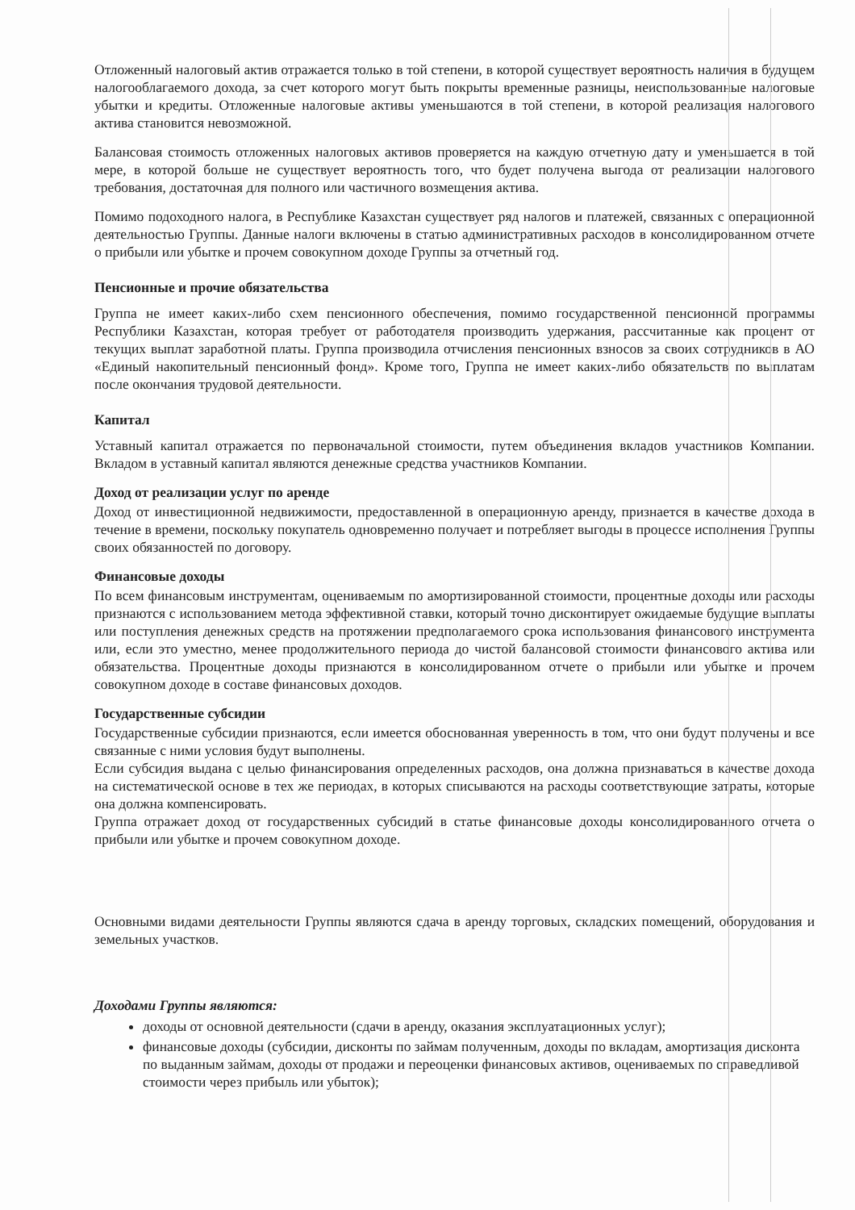Отложенный налоговый актив отражается только в той степени, в которой существует вероятность наличия в будущем налогооблагаемого дохода, за счет которого могут быть покрыты временные разницы, неиспользованные налоговые убытки и кредиты. Отложенные налоговые активы уменьшаются в той степени, в которой реализация налогового актива становится невозможной.
Балансовая стоимость отложенных налоговых активов проверяется на каждую отчетную дату и уменьшается в той мере, в которой больше не существует вероятность того, что будет получена выгода от реализации налогового требования, достаточная для полного или частичного возмещения актива.
Помимо подоходного налога, в Республике Казахстан существует ряд налогов и платежей, связанных с операционной деятельностью Группы. Данные налоги включены в статью административных расходов в консолидированном отчете о прибыли или убытке и прочем совокупном доходе Группы за отчетный год.
Пенсионные и прочие обязательства
Группа не имеет каких-либо схем пенсионного обеспечения, помимо государственной пенсионной программы Республики Казахстан, которая требует от работодателя производить удержания, рассчитанные как процент от текущих выплат заработной платы. Группа производила отчисления пенсионных взносов за своих сотрудников в АО «Единый накопительный пенсионный фонд». Кроме того, Группа не имеет каких-либо обязательств по выплатам после окончания трудовой деятельности.
Капитал
Уставный капитал отражается по первоначальной стоимости, путем объединения вкладов участников Компании. Вкладом в уставный капитал являются денежные средства участников Компании.
Доход от реализации услуг по аренде
Доход от инвестиционной недвижимости, предоставленной в операционную аренду, признается в качестве дохода в течение в времени, поскольку покупатель одновременно получает и потребляет выгоды в процессе исполнения Группы своих обязанностей по договору.
Финансовые доходы
По всем финансовым инструментам, оцениваемым по амортизированной стоимости, процентные доходы или расходы признаются с использованием метода эффективной ставки, который точно дисконтирует ожидаемые будущие выплаты или поступления денежных средств на протяжении предполагаемого срока использования финансового инструмента или, если это уместно, менее продолжительного периода до чистой балансовой стоимости финансового актива или обязательства. Процентные доходы признаются в консолидированном отчете о прибыли или убытке и прочем совокупном доходе в составе финансовых доходов.
Государственные субсидии
Государственные субсидии признаются, если имеется обоснованная уверенность в том, что они будут получены и все связанные с ними условия будут выполнены.
Если субсидия выдана с целью финансирования определенных расходов, она должна признаваться в качестве дохода на систематической основе в тех же периодах, в которых списываются на расходы соответствующие затраты, которые она должна компенсировать.
Группа отражает доход от государственных субсидий в статье финансовые доходы консолидированного отчета о прибыли или убытке и прочем совокупном доходе.
Основными видами деятельности Группы являются сдача в аренду торговых, складских помещений, оборудования и земельных участков.
Доходами Группы являются:
доходы от основной деятельности (сдачи в аренду, оказания эксплуатационных услуг);
финансовые доходы (субсидии, дисконты по займам полученным, доходы по вкладам, амортизация дисконта по выданным займам, доходы от продажи и переоценки финансовых активов, оцениваемых по справедливой стоимости через прибыль или убыток);